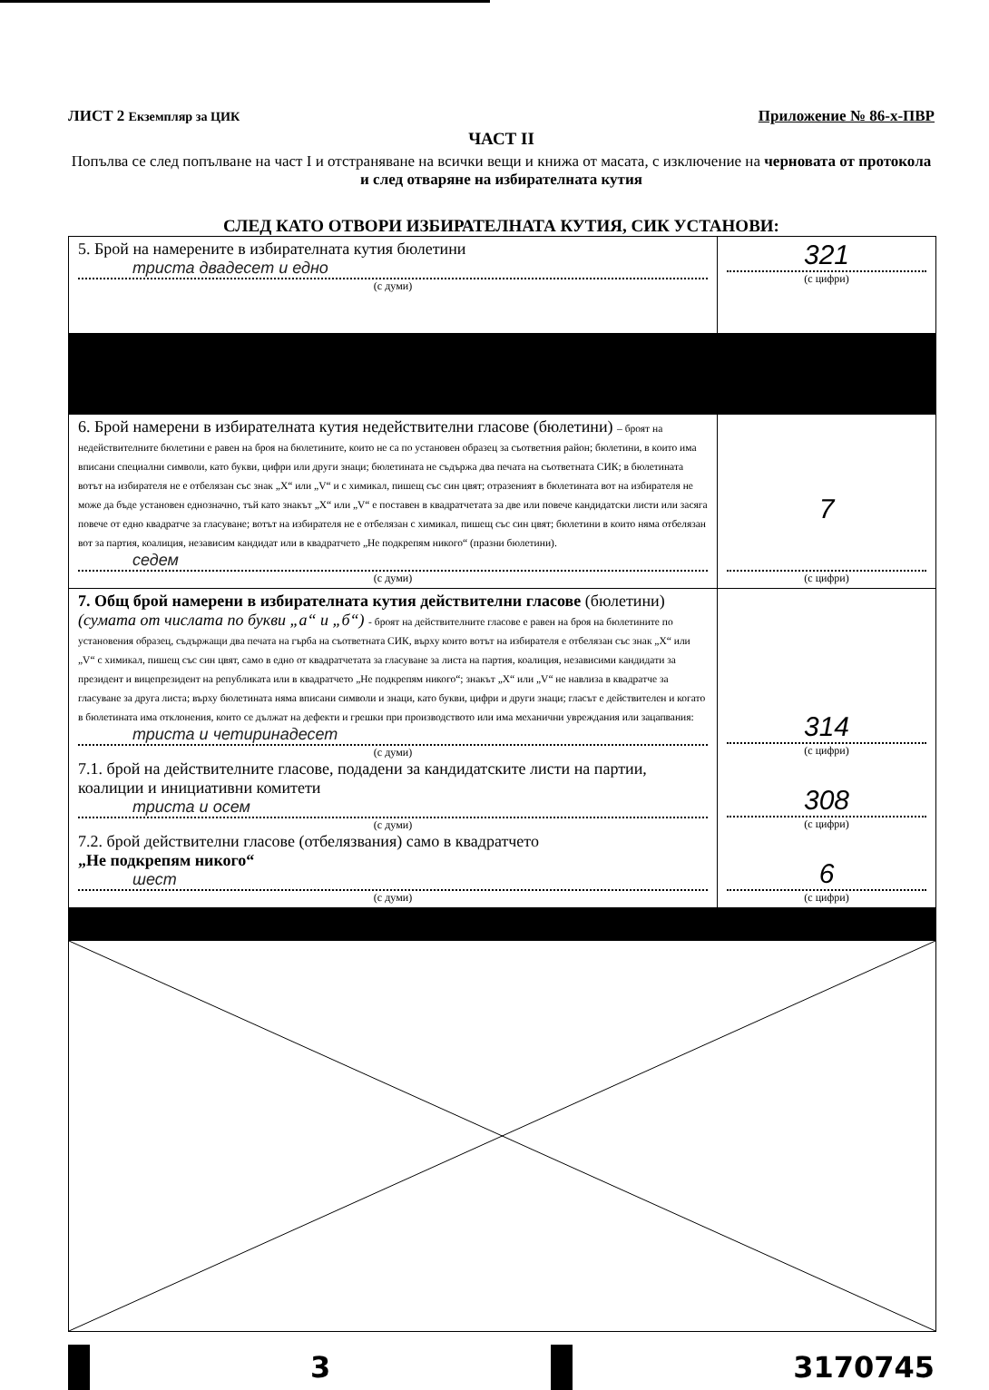ЛИСТ 2 Екземпляр за ЦИК Приложение № 86-х-ПВР
ЧАСТ II
Попълва се след попълване на част I и отстраняване на всички вещи и книжа от масата, с изключение на черновата от протокола и след отваряне на избирателната кутия
СЛЕД КАТО ОТВОРИ ИЗБИРАТЕЛНАТА КУТИЯ, СИК УСТАНОВИ:
| 5. Брой на намерените в избирателната кутия бюлетини триста двадесет и едно (с думи) | 321 (с цифри) |
| 6. Брой намерени в избирателната кутия недействителни гласове (бюлетини) – броят на недействителните бюлетини е равен на броя на бюлетините, които не са по установен образец за съответния район; бюлетини, в които има вписани специални символи, като букви, цифри или други знаци; бюлетината не съдържа два печата на съответната СИК; в бюлетината вотът на избирателя не е отбелязан със знак „Х“ или „V“ и с химикал, пишещ със син цвят; отразеният в бюлетината вот на избирателя не може да бъде установен еднозначно, тъй като знакът „Х“ или „V“ е поставен в квадратчетата за две или повече кандидатски листи или засяга повече от едно квадратче за гласуване; вотът на избирателя не е отбелязан с химикал, пишещ със син цвят; бюлетини в които няма отбелязан вот за партия, коалиция, независим кандидат или в квадратчето „Не подкрепям никого“ (празни бюлетини). седем (с думи) | 7 (с цифри) |
| 7. Общ брой намерени в избирателната кутия действителни гласове (бюлетини) (сумата от числата по букви „а“ и „б“) - броят на действителните гласове е равен на броя на бюлетините по установения образец, съдържащи два печата на гърба на съответната СИК, върху които вотът на избирателя е отбелязан със знак „Х“ или „V“ с химикал, пишещ със син цвят, само в едно от квадратчетата за гласуване за листа на партия, коалиция, независими кандидати за президент и вицепрезидент на републиката или в квадратчето „Не подкрепям никого“; знакът „Х“ или „V“ не навлиза в квадратче за гласуване за друга листа; върху бюлетината няма вписани символи и знаци, като букви, цифри и други знаци; гласът е действителен и когато в бюлетината има отклонения, които се дължат на дефекти и грешки при производството или има механични увреждания или зацапвания: триста и четиринадесет (с думи) 7.1. брой на действителните гласове, подадени за кандидатските листи на партии, коалиции и инициативни комитети триста и осем (с думи) 7.2. брой действителни гласове (отбелязвания) само в квадратчето „Не подкрепям никого“ шест (с думи) | 314 (с цифри) 308 (с цифри) 6 (с цифри) |
3 3170745